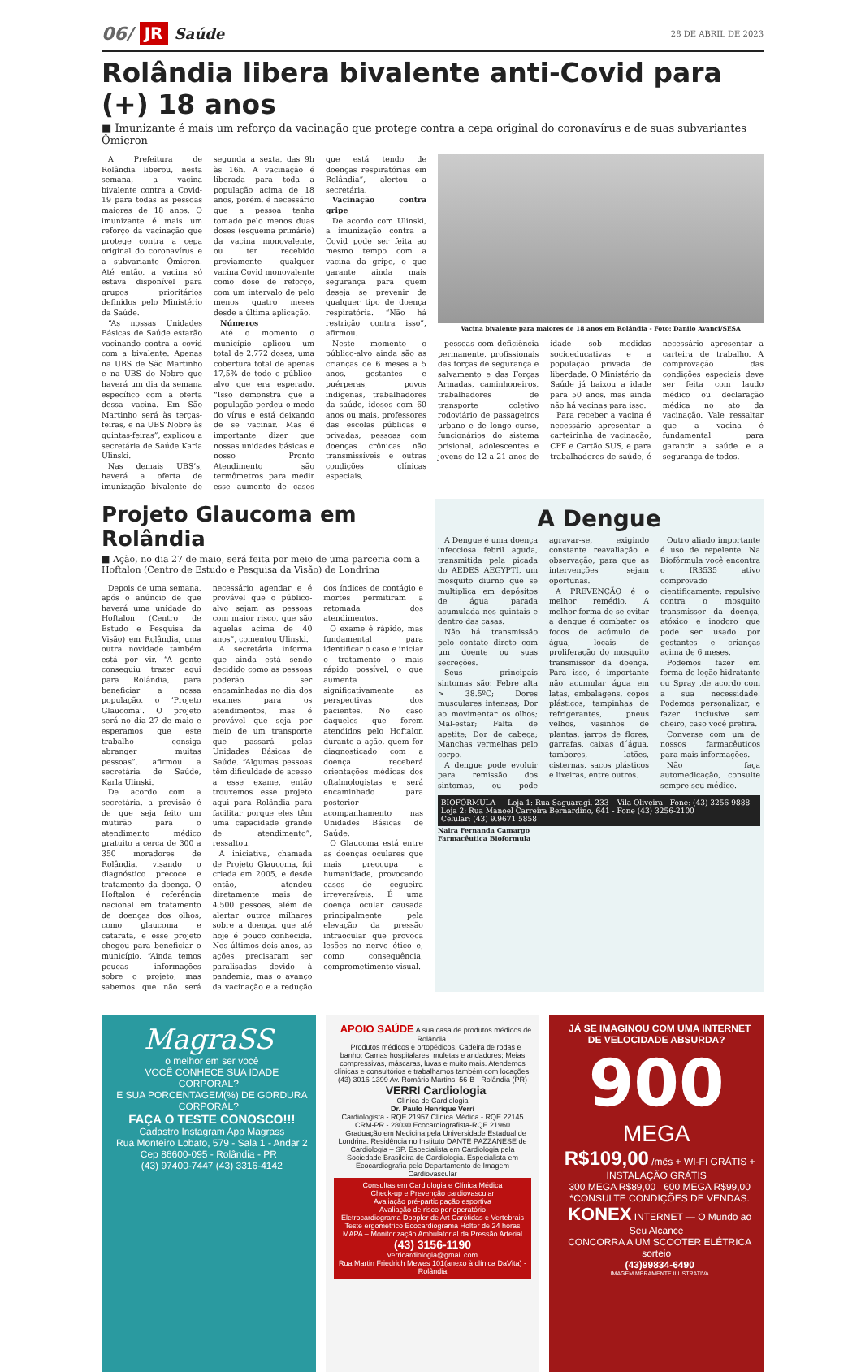06/ JR Saúde 28 DE ABRIL DE 2023
Rolândia libera bivalente anti-Covid para (+) 18 anos
■ Imunizante é mais um reforço da vacinação que protege contra a cepa original do coronavírus e de suas subvariantes Ômicron
A Prefeitura de Rolândia liberou, nesta semana, a vacina bivalente contra a Covid-19 para todas as pessoas maiores de 18 anos. O imunizante é mais um reforço da vacinação que protege contra a cepa original do coronavírus e a subvariante Ômicron. Até então, a vacina só estava disponível para grupos prioritários definidos pelo Ministério da Saúde.
“As nossas Unidades Básicas de Saúde estarão vacinando contra a covid com a bivalente. Apenas na UBS de São Martinho e na UBS do Nobre que haverá um dia da semana específico com a oferta dessa vacina. Em São Martinho será às terças-feiras, e na UBS Nobre às quintas-feiras”, explicou a secretária de Saúde Karla Ulinski.
Nas demais UBS’s, haverá a oferta de imunização bivalente de segunda a sexta, das 9h às 16h. A vacinação é liberada para toda a população acima de 18 anos, porém, é necessário que a pessoa tenha tomado pelo menos duas doses (esquema primário) da vacina monovalente, ou ter recebido previamente qualquer vacina Covid monovalente como dose de reforço, com um intervalo de pelo menos quatro meses desde a última aplicação.
Números
Até o momento o município aplicou um total de 2.772 doses, uma cobertura total de apenas 17,5% de todo o público-alvo que era esperado. “Isso demonstra que a população perdeu o medo do vírus e está deixando de se vacinar. Mas é importante dizer que nossas unidades básicas e nosso Pronto Atendimento são termômetros para medir esse aumento de casos que está tendo de doenças respiratórias em Rolândia”, alertou a secretária.
Vacinação contra gripe
De acordo com Ulinski, a imunização contra a Covid pode ser feita ao mesmo tempo com a vacina da gripe, o que garante ainda mais segurança para quem deseja se prevenir de qualquer tipo de doença respiratória. “Não há restrição contra isso”, afirmou.
Neste momento o público-alvo ainda são as crianças de 6 meses a 5 anos, gestantes e puérperas, povos indígenas, trabalhadores da saúde, idosos com 60 anos ou mais, professores das escolas públicas e privadas, pessoas com doenças crônicas não transmissíveis e outras condições clínicas especiais,
Vacina bivalente para maiores de 18 anos em Rolândia - Foto: Danilo Avanci/SESA
pessoas com deficiência permanente, profissionais das forças de segurança e salvamento e das Forças Armadas, caminhoneiros, trabalhadores de transporte coletivo rodoviário de passageiros urbano e de longo curso, funcionários do sistema prisional, adolescentes e jovens de 12 a 21 anos de idade sob medidas socioeducativas e a população privada de liberdade. O Ministério da Saúde já baixou a idade para 50 anos, mas ainda não há vacinas para isso.
Para receber a vacina é necessário apresentar a carteirinha de vacinação, CPF e Cartão SUS, e para trabalhadores de saúde, é necessário apresentar a carteira de trabalho. A comprovação das condições especiais deve ser feita com laudo médico ou declaração médica no ato da vacinação. Vale ressaltar que a vacina é fundamental para garantir a saúde e a segurança de todos.
Projeto Glaucoma em Rolândia
■ Ação, no dia 27 de maio, será feita por meio de uma parceria com a Hoftalon (Centro de Estudo e Pesquisa da Visão) de Londrina
Depois de uma semana, após o anúncio de que haverá uma unidade do Hoftalon (Centro de Estudo e Pesquisa da Visão) em Rolândia, uma outra novidade também está por vir. “A gente conseguiu trazer aqui para Rolândia, para beneficiar a nossa população, o ‘Projeto Glaucoma’. O projeto será no dia 27 de maio e esperamos que este trabalho consiga abranger muitas pessoas”, afirmou a secretária de Saúde, Karla Ulinski.
De acordo com a secretária, a previsão é de que seja feito um mutirão para o atendimento médico gratuito a cerca de 300 a 350 moradores de Rolândia, visando o diagnóstico precoce e tratamento da doença. O Hoftalon é referência nacional em tratamento de doenças dos olhos, como glaucoma e catarata, e esse projeto chegou para beneficiar o município. “Ainda temos poucas informações sobre o projeto, mas sabemos que não será necessário agendar e é provável que o público-alvo sejam as pessoas com maior risco, que são aquelas acima de 40 anos”, comentou Ulinski.
A secretária informa que ainda está sendo decidido como as pessoas poderão ser encaminhadas no dia dos exames para os atendimentos, mas é provável que seja por meio de um transporte que passará pelas Unidades Básicas de Saúde. “Algumas pessoas têm dificuldade de acesso a esse exame, então trouxemos esse projeto aqui para Rolândia para facilitar porque eles têm uma capacidade grande de atendimento”, ressaltou.
A iniciativa, chamada de Projeto Glaucoma, foi criada em 2005, e desde então, atendeu diretamente mais de 4.500 pessoas, além de alertar outros milhares sobre a doença, que até hoje é pouco conhecida. Nos últimos dois anos, as ações precisaram ser paralisadas devido à pandemia, mas o avanço da vacinação e a redução dos índices de contágio e mortes permitiram a retomada dos atendimentos.
O exame é rápido, mas fundamental para identificar o caso e iniciar o tratamento o mais rápido possível, o que aumenta significativamente as perspectivas dos pacientes. No caso daqueles que forem atendidos pelo Hoftalon durante a ação, quem for diagnosticado com a doença receberá orientações médicas dos oftalmologistas e será encaminhado para posterior acompanhamento nas Unidades Básicas de Saúde.
O Glaucoma está entre as doenças oculares que mais preocupa a humanidade, provocando casos de cegueira irreversíveis. É uma doença ocular causada principalmente pela elevação da pressão intraocular que provoca lesões no nervo ótico e, como consequência, comprometimento visual.
A Dengue
A Dengue é uma doença infecciosa febril aguda, transmitida pela picada do AEDES AEGYPTI, um mosquito diurno que se multiplica em depósitos de água parada acumulada nos quintais e dentro das casas.
Não há transmissão pelo contato direto com um doente ou suas secreções.
Seus principais sintomas são: Febre alta > 38.5ºC; Dores musculares intensas; Dor ao movimentar os olhos; Mal-estar; Falta de apetite; Dor de cabeça; Manchas vermelhas pelo corpo.
A dengue pode evoluir para remissão dos sintomas, ou pode agravar-se, exigindo constante reavaliação e observação, para que as intervenções sejam oportunas.
A PREVENÇÃO é o melhor remédio. A melhor forma de se evitar a dengue é combater os focos de acúmulo de água, locais de proliferação do mosquito transmissor da doença. Para isso, é importante não acumular água em latas, embalagens, copos plásticos, tampinhas de refrigerantes, pneus velhos, vasinhos de plantas, jarros de flores, garrafas, caixas d´água, tambores, latões, cisternas, sacos plásticos e lixeiras, entre outros.
Outro aliado importante é uso de repelente. Na Biofórmula você encontra o IR3535 ativo comprovado cientificamente: repulsivo contra o mosquito transmissor da doença, atóxico e inodoro que pode ser usado por gestantes e crianças acima de 6 meses.
Podemos fazer em forma de loção hidratante ou Spray ,de acordo com a sua necessidade. Podemos personalizar, e fazer inclusive sem cheiro, caso você prefira.
Converse com um de nossos farmacêuticos para mais informações.
Não faça automedicação, consulte sempre seu médico.
BIOFÓRMULA — Loja 1: Rua Saguaragi, 233 – Vila Oliveira - Fone: (43) 3256-9888
Loja 2: Rua Manoel Carreira Bernardino, 641 - Fone (43) 3256-2100
Celular: (43) 9.9671 5858
Naira Fernanda Camargo
Farmacêutica Bioformula
MagraSS
o melhor em ser você
VOCÊ CONHECE SUA IDADE CORPORAL?
E SUA PORCENTAGEM(%) DE GORDURA CORPORAL?
FAÇA O TESTE CONOSCO!!!
Cadastro Instagram App Magrass
Rua Monteiro Lobato, 579 - Sala 1 - Andar 2 Cep 86600-095 - Rolândia - PR
(43) 97400-7447 (43) 3316-4142
APOIO SAÚDE A sua casa de produtos médicos de Rolândia.
Produtos médicos e ortopédicos. Cadeira de rodas e banho; Camas hospitalares, muletas e andadores; Meias compressivas, máscaras, luvas e muito mais. Atendemos clínicas e consultórios e trabalhamos também com locações. (43) 3016-1399 Av. Romário Martins, 56-B - Rolândia (PR)
VERRI Cardiologia
Clínica de Cardiologia
Dr. Paulo Henrique Verri
Cardiologista - RQE 21957 Clínica Médica - RQE 22145 CRM-PR - 28030 Ecocardiografista-RQE 21960
Graduação em Medicina pela Universidade Estadual de Londrina. Residência no Instituto DANTE PAZZANESE de Cardiologia – SP. Especialista em Cardiologia pela Sociedade Brasileira de Cardiologia. Especialista em Ecocardiografia pelo Departamento de Imagem Cardiovascular
Consultas em Cardiologia e Clínica Médica
Check-up e Prevenção cardiovascular
Avaliação pré-participação esportiva
Avaliação de risco perioperatório
Eletrocardiograma Doppler de Art Carótidas e Vertebrais Teste ergométrico Ecocardiograma Holter de 24 horas MAPA – Monitorização Ambulatorial da Pressão Arterial
(43) 3156-1190
verricardiologia@gmail.com
Rua Martin Friedrich Mewes 101(anexo à clínica DaVita) - Rolândia
JÁ SE IMAGINOU COM UMA INTERNET DE VELOCIDADE ABSURDA?
900
MEGA
R$109,00 /mês + WI-FI GRÁTIS + INSTALAÇÃO GRÁTIS
300 MEGA R$89,00 600 MEGA R$99,00
*CONSULTE CONDIÇÕES DE VENDAS.
KONEX INTERNET — O Mundo ao Seu Alcance
CONCORRA A UM SCOOTER ELÉTRICA sorteio
(43)99834-6490
IMAGEM MERAMENTE ILUSTRATIVA